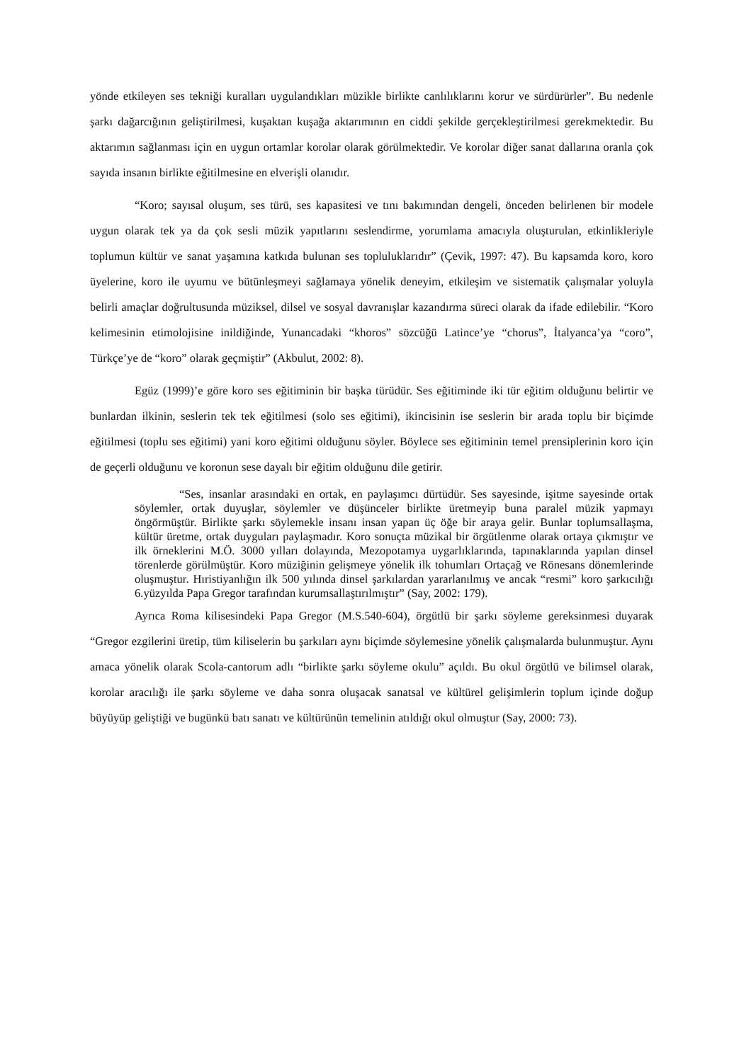yönde etkileyen ses tekniği kuralları uygulandıkları müzikle birlikte canlılıklarını korur ve sürdürürler”. Bu nedenle şarkı dağarcığının geliştirilmesi, kuşaktan kuşağa aktarımının en ciddi şekilde gerçekleştirilmesi gerekmektedir. Bu aktarımın sağlanması için en uygun ortamlar korolar olarak görülmektedir. Ve korolar diğer sanat dallarına oranla çok sayıda insanın birlikte eğitilmesine en elverişli olanıdır.
“Koro; sayısal oluşum, ses türü, ses kapasitesi ve tını bakımından dengeli, önceden belirlenen bir modele uygun olarak tek ya da çok sesli müzik yapıtlarını seslendirme, yorumlama amacıyla oluşturulan, etkinlikleriyle toplumun kültür ve sanat yaşamına katkıda bulunan ses topluluklarıdır” (Çevik, 1997: 47). Bu kapsamda koro, koro üyelerine, koro ile uyumu ve bütünleşmeyi sağlamaya yönelik deneyim, etkileşim ve sistematik çalışmalar yoluyla belirli amaçlar doğrultusunda müziksel, dilsel ve sosyal davranışlar kazandırma süreci olarak da ifade edilebilir. “Koro kelimesinin etimolojisine inildiğinde, Yunancadaki “khoros” sözcüğü Latince’ye “chorus”, İtalyanca’ya “coro”, Türkçe’ye de “koro” olarak geçmiştir” (Akbulut, 2002: 8).
Egüz (1999)’e göre koro ses eğitiminin bir başka türüdür. Ses eğitiminde iki tür eğitim olduğunu belirtir ve bunlardan ilkinin, seslerin tek tek eğitilmesi (solo ses eğitimi), ikincisinin ise seslerin bir arada toplu bir biçimde eğitilmesi (toplu ses eğitimi) yani koro eğitimi olduğunu söyler. Böylece ses eğitiminin temel prensiplerinin koro için de geçerli olduğunu ve koronun sese dayalı bir eğitim olduğunu dile getirir.
“Ses, insanlar arasındaki en ortak, en paylaşımcı dürtüdür. Ses sayesinde, işitme sayesinde ortak söylemler, ortak duyuşlar, söylemler ve düşünceler birlikte üretmeyip buna paralel müzik yapmayı öngörmüştür. Birlikte şarkı söylemekle insanı insan yapan üç öğe bir araya gelir. Bunlar toplumsallaşma, kültür üretme, ortak duyguları paylaşmadır. Koro sonuçta müzikal bir örgütlenme olarak ortaya çıkmıştır ve ilk örneklerini M.Ö. 3000 yılları dolayında, Mezopotamya uygarlıklarında, tapınaklarında yapılan dinsel törenlerde görülmüştür. Koro müziğinin gelişmeye yönelik ilk tohumları Ortaçağ ve Rönesans dönemlerinde oluşmuştur. Hıristiyanlığın ilk 500 yılında dinsel şarkılardan yararlanılmış ve ancak “resmi” koro şarkıcılığı 6.yüzyılda Papa Gregor tarafından kurumsallaştırılmıştır” (Say, 2002: 179).
Ayrıca Roma kilisesindeki Papa Gregor (M.S.540-604), örgütlü bir şarkı söyleme gereksinmesi duyarak “Gregor ezgilerini üretip, tüm kiliselerin bu şarkıları aynı biçimde söylemesine yönelik çalışmalarda bulunmuştur. Aynı amaca yönelik olarak Scola-cantorum adlı “birlikte şarkı söyleme okulu” açıldı. Bu okul örgütlü ve bilimsel olarak, korolar aracılığı ile şarkı söyleme ve daha sonra oluşacak sanatsal ve kültürel gelişimlerin toplum içinde doğup büyüyüp geliştiği ve bugünkü batı sanatı ve kültürünün temelinin atıldığı okul olmuştur (Say, 2000: 73).